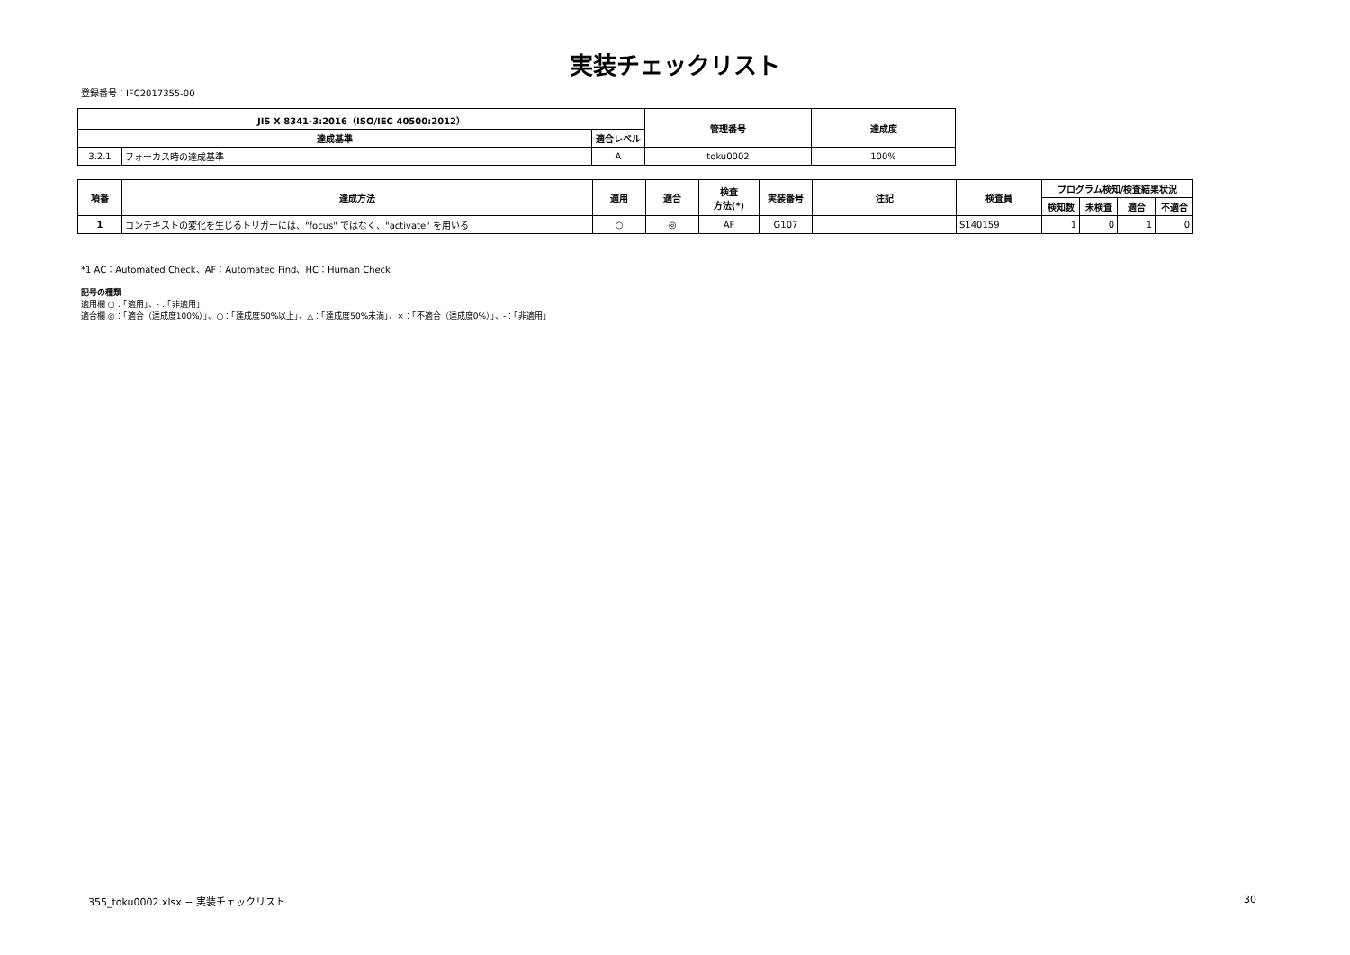実装チェックリスト
登録番号：IFC2017355-00
| JIS X 8341-3:2016（ISO/IEC 40500:2012） | | | 管理番号 | 達成度 |
| --- | --- | --- | --- | --- |
| 達成基準 | | 適合レベル | | |
| 3.2.1 | フォーカス時の達成基準 | A | toku0002 | 100% |
| 項番 | 達成方法 | 適用 | 適合 | 検査 方法(*) | 実装番号 | 注記 | 検査員 | プログラム検知/検査結果状況 | | | |
| --- | --- | --- | --- | --- | --- | --- | --- | --- | --- | --- | --- |
| | | | | | | | | 検知数 | 未検査 | 適合 | 不適合 |
| 1 | コンテキストの変化を生じるトリガーには、"focus" ではなく、"activate" を用いる | ○ | ◎ | AF | G107 | | S140159 | 1 | 0 | 1 | 0 |
*1 AC：Automated Check、AF：Automated Find、HC：Human Check
記号の種類
適用欄 ○：「適用」、-：「非適用」
適合欄 ◎：「適合（達成度100%）」、○：「達成度50%以上」、△：「達成度50%未満」、×：「不適合（達成度0%）」、-：「非適用」
355_toku0002.xlsx − 実装チェックリスト
30